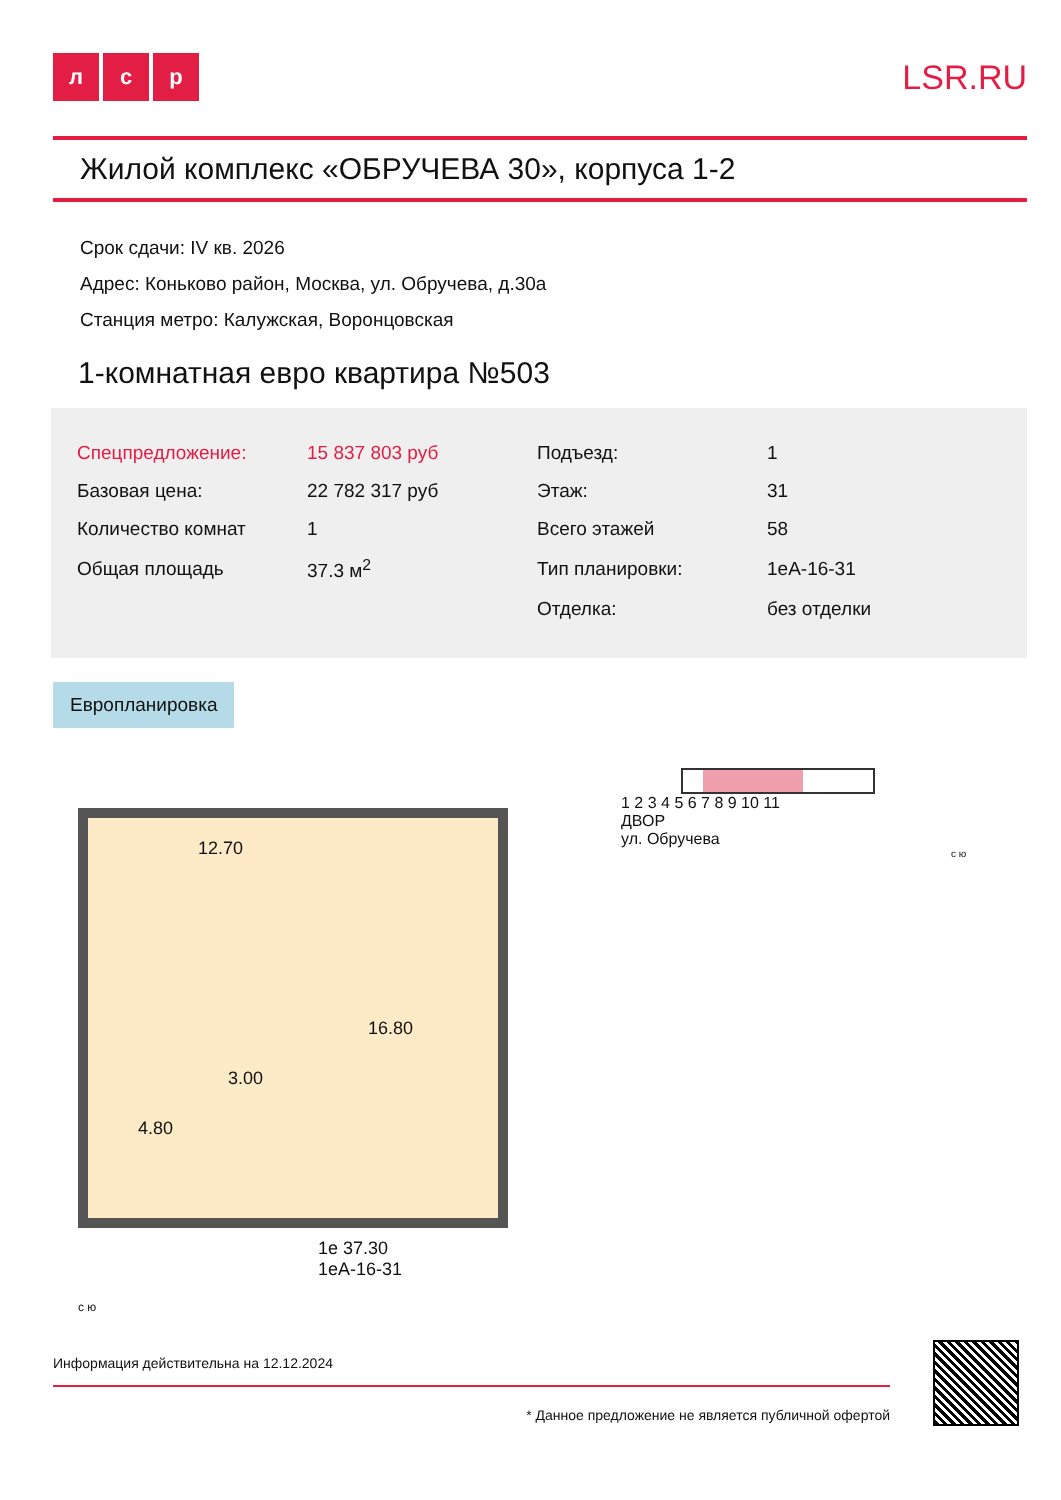лс р
LSR.RU
Жилой комплекс «ОБРУЧЕВА 30», корпуса 1-2
Срок сдачи: IV кв. 2026
Адрес: Коньково район, Москва, ул. Обручева, д.30а
Станция метро: Калужская, Воронцовская
1-комнатная евро квартира №503
| Спецпредложение: | 15 837 803 руб | Подъезд: | 1 |
| Базовая цена: | 22 782 317 руб | Этаж: | 31 |
| Количество комнат | 1 | Всего этажей | 58 |
| Общая площадь | 37.3 м<sup>2</sup> | Тип планировки: | 1еА-16-31 |
| | | Отделка: | без отделки |
Европланировка
12.70
16.80
3.00
4.80
1е 37.30
1еА-16-31
с ю
1 2 3 4 5 6 7 8 9 10 11
ДВОР
ул. Обручева
с ю
Информация действительна на 12.12.2024
* Данное предложение не является публичной офертой